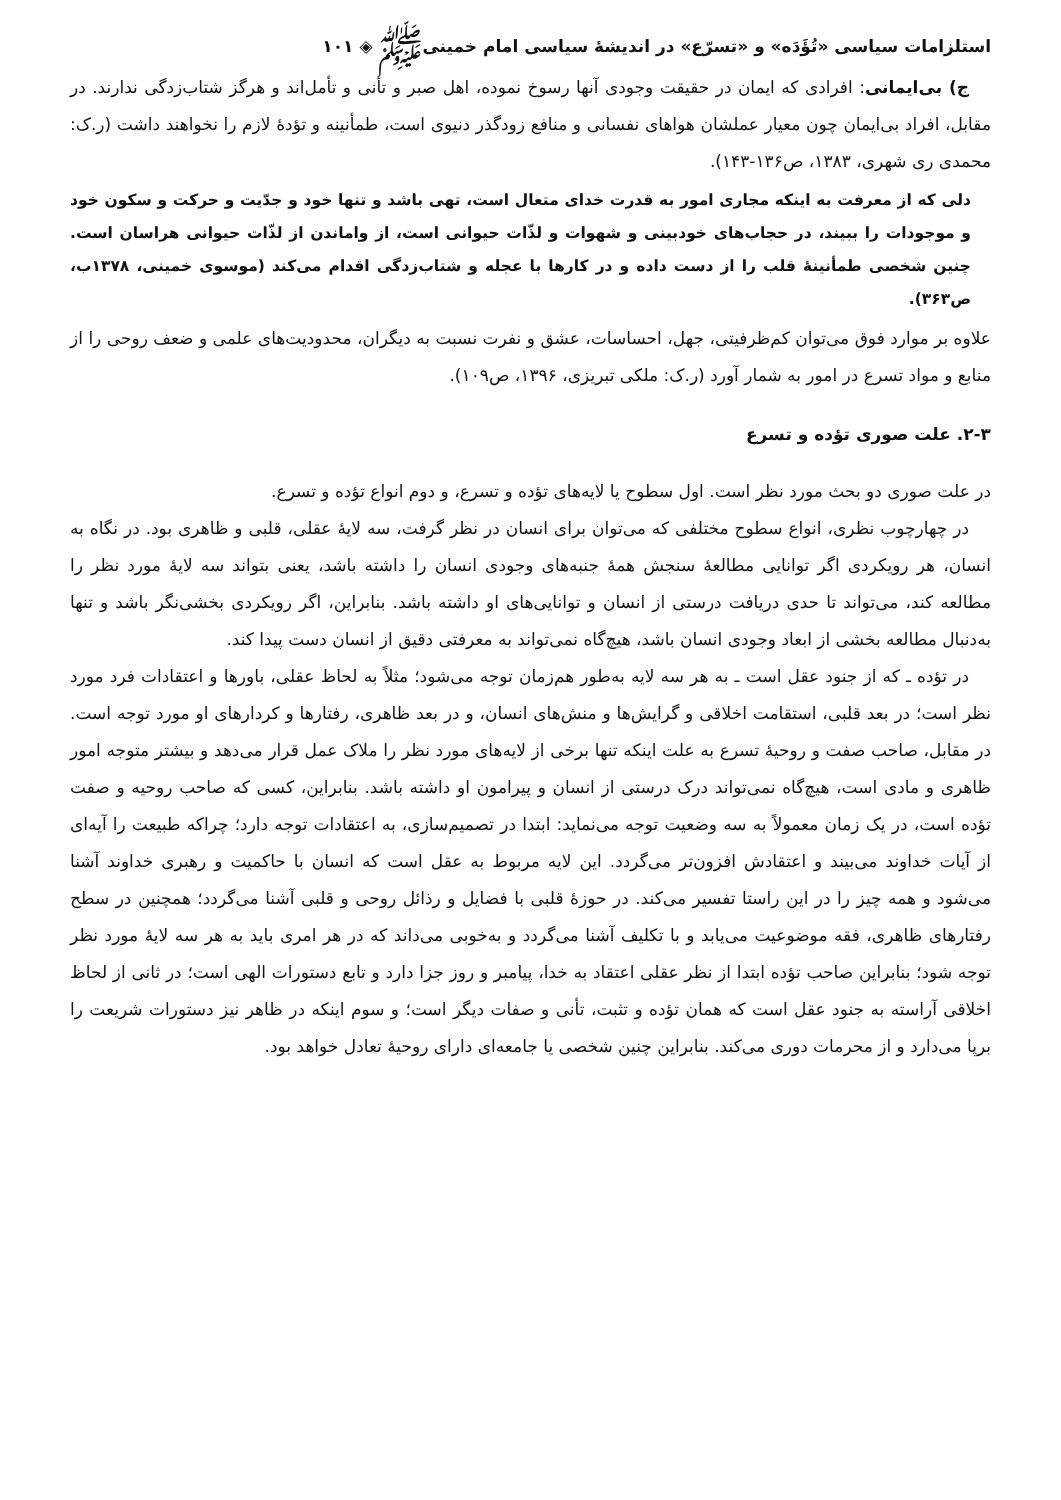استلزامات سیاسی «تُؤَدَه» و «تسرّع» در اندیشهٔ سیاسی امام خمینی‌ﷺ ◈ ۱۰۱
ج) بی‌ایمانی: افرادی که ایمان در حقیقت وجودی آنها رسوخ نموده، اهل صبر و تأنی و تأمل‌اند و هرگز شتاب‌زدگی ندارند. در مقابل، افراد بی‌ایمان چون معیار عملشان هواهای نفسانی و منافع زودگذر دنیوی است، طمأنینه و تؤدهٔ لازم را نخواهند داشت (ر.ک: محمدی ری شهری، ۱۳۸۳، ص۱۳۶-۱۴۳).
دلی که از معرفت به اینکه مجاری امور به قدرت خدای متعال است، تهی باشد و تنها خود و جدّیت و حرکت و سکون خود و موجودات را ببیند، در حجاب‌های خودبینی و شهوات و لذّات حیوانی است، از واماندن از لذّات حیوانی هراسان است. چنین شخصی طمأنینهٔ قلب را از دست داده و در کارها با عجله و شتاب‌زدگی اقدام می‌کند (موسوی خمینی، ۱۳۷۸ب، ص۳۶۳).
علاوه بر موارد فوق می‌توان کم‌ظرفیتی، جهل، احساسات، عشق و نفرت نسبت به دیگران، محدودیت‌های علمی و ضعف روحی را از منابع و مواد تسرع در امور به شمار آورد (ر.ک: ملکی تبریزی، ۱۳۹۶، ص۱۰۹).
۲-۳. علت صوری تؤده و تسرع
در علت صوری دو بحث مورد نظر است. اول سطوح یا لایه‌های تؤده و تسرع، و دوم انواع تؤده و تسرع.
در چهارچوب نظری، انواع سطوح مختلفی که می‌توان برای انسان در نظر گرفت، سه لایهٔ عقلی، قلبی و ظاهری بود. در نگاه به انسان، هر رویکردی اگر توانایی مطالعهٔ سنجش همهٔ جنبه‌های وجودی انسان را داشته باشد، یعنی بتواند سه لایهٔ مورد نظر را مطالعه کند، می‌تواند تا حدی دریافت درستی از انسان و توانایی‌های او داشته باشد. بنابراین، اگر رویکردی بخشی‌نگر باشد و تنها به‌دنبال مطالعه بخشی از ابعاد وجودی انسان باشد، هیچ‌گاه نمی‌تواند به معرفتی دقیق از انسان دست پیدا کند.
در تؤده ـ که از جنود عقل است ـ به هر سه لایه به‌طور هم‌زمان توجه می‌شود؛ مثلاً به لحاظ عقلی، باورها و اعتقادات فرد مورد نظر است؛ در بعد قلبی، استقامت اخلاقی و گرایش‌ها و منش‌های انسان، و در بعد ظاهری، رفتارها و کردارهای او مورد توجه است. در مقابل، صاحب صفت و روحیهٔ تسرع به علت اینکه تنها برخی از لایه‌های مورد نظر را ملاک عمل قرار می‌دهد و بیشتر متوجه امور ظاهری و مادی است، هیچ‌گاه نمی‌تواند درک درستی از انسان و پیرامون او داشته باشد. بنابراین، کسی که صاحب روحیه و صفت تؤده است، در یک زمان معمولاً به سه وضعیت توجه می‌نماید: ابتدا در تصمیم‌سازی، به اعتقادات توجه دارد؛ چراکه طبیعت را آیه‌ای از آیات خداوند می‌بیند و اعتقادش افزون‌تر می‌گردد. این لایه مربوط به عقل است که انسان با حاکمیت و رهبری خداوند آشنا می‌شود و همه چیز را در این راستا تفسیر می‌کند. در حوزهٔ قلبی با فضایل و رذائل روحی و قلبی آشنا می‌گردد؛ همچنین در سطح رفتارهای ظاهری، فقه موضوعیت می‌یابد و با تکلیف آشنا می‌گردد و به‌خوبی می‌داند که در هر امری باید به هر سه لایهٔ مورد نظر توجه شود؛ بنابراین صاحب تؤده ابتدا از نظر عقلی اعتقاد به خدا، پیامبر و روز جزا دارد و تابع دستورات الهی است؛ در ثانی از لحاظ اخلاقی آراسته به جنود عقل است که همان تؤده و تثبت، تأنی و صفات دیگر است؛ و سوم اینکه در ظاهر نیز دستورات شریعت را برپا می‌دارد و از محرمات دوری می‌کند. بنابراین چنین شخصی یا جامعه‌ای دارای روحیهٔ تعادل خواهد بود.